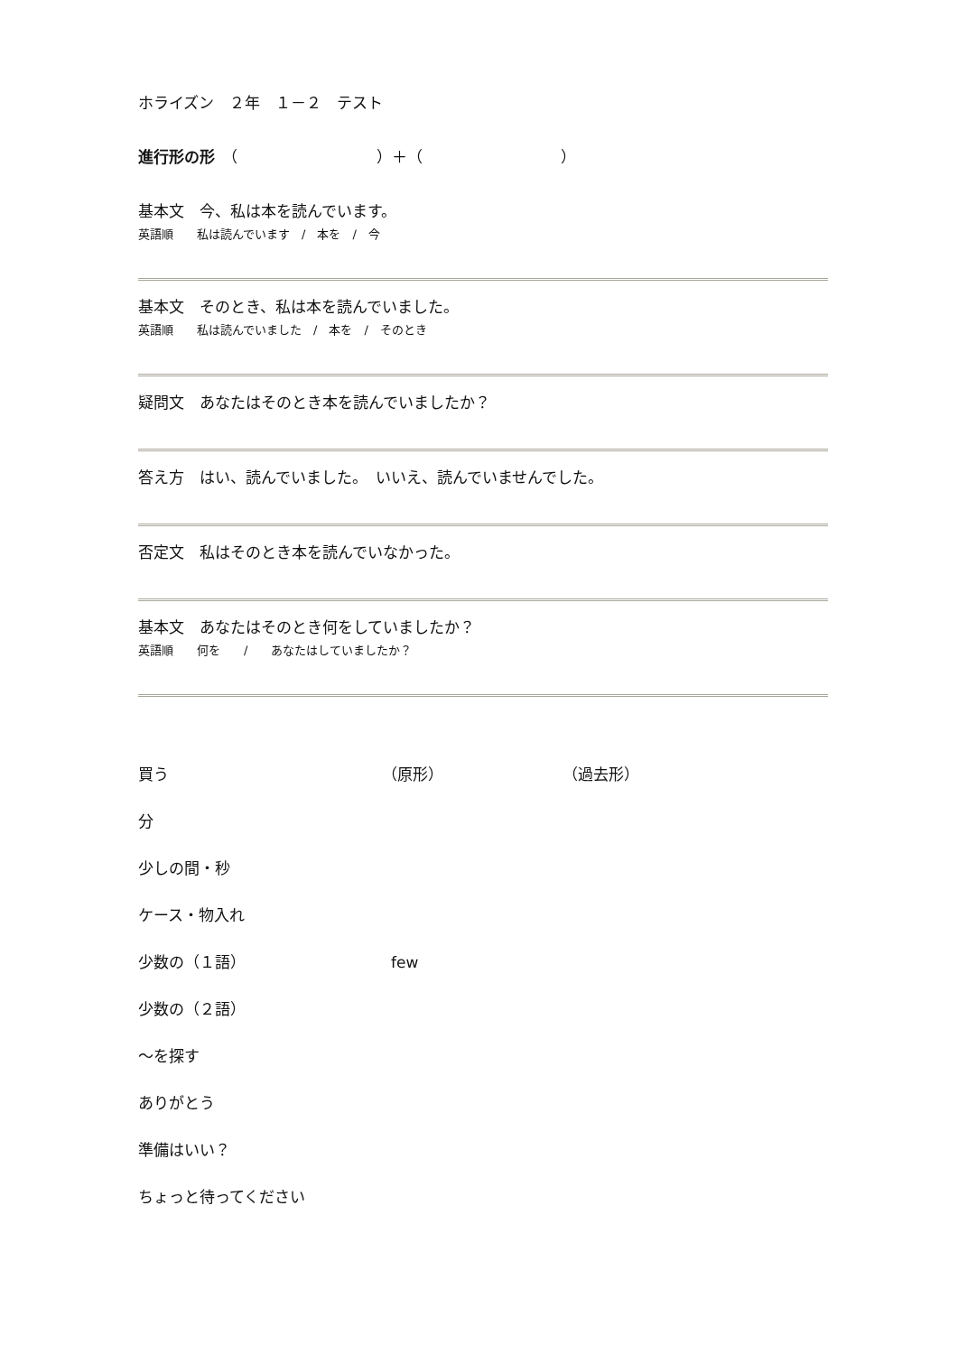ホライズン　２年　１－２　テスト
進行形の形　（　　　　　　　　　）＋（　　　　　　　　　）
基本文　今、私は本を読んでいます。
英語順　　私は読んでいます　/　本を　/　今
基本文　そのとき、私は本を読んでいました。
英語順　　私は読んでいました　/　本を　/　そのとき
疑問文　あなたはそのとき本を読んでいましたか？
答え方　はい、読んでいました。　いいえ、読んでいませんでした。
否定文　私はそのとき本を読んでいなかった。
基本文　あなたはそのとき何をしていましたか？
英語順　　何を　　/　　あなたはしていましたか？
買う （原形） （過去形）
分
少しの間・秒
ケース・物入れ
少数の（１語） few
少数の（２語）
～を探す
ありがとう
準備はいい？
ちょっと待ってください